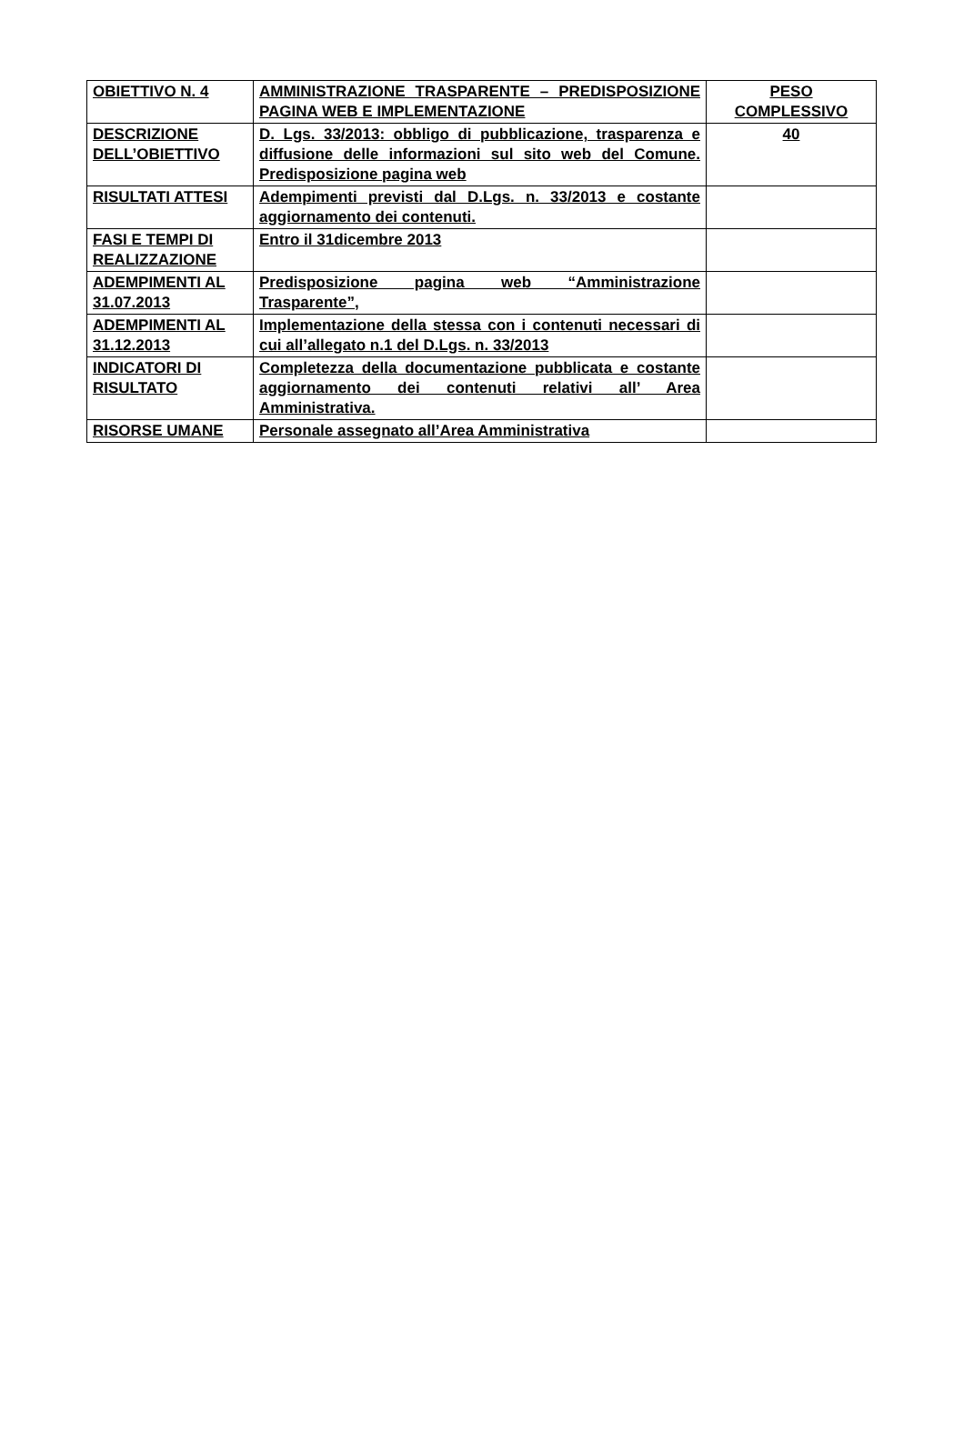| OBIETTIVO N. 4 | AMMINISTRAZIONE TRASPARENTE – PREDISPOSIZIONE PAGINA WEB E IMPLEMENTAZIONE | PESO COMPLESSIVO |
| DESCRIZIONE DELL’OBIETTIVO | D. Lgs. 33/2013: obbligo di pubblicazione, trasparenza e diffusione delle informazioni sul sito web del Comune. Predisposizione pagina web | 40 |
| RISULTATI ATTESI | Adempimenti previsti dal D.Lgs. n. 33/2013 e costante aggiornamento dei contenuti. | |
| FASI E TEMPI DI REALIZZAZIONE | Entro il 31dicembre 2013 | |
| ADEMPIMENTI AL 31.07.2013 | Predisposizione pagina web “Amministrazione Trasparente”, | |
| ADEMPIMENTI AL 31.12.2013 | Implementazione della stessa con i contenuti necessari di cui all’allegato n.1 del D.Lgs. n. 33/2013 | |
| INDICATORI DI RISULTATO | Completezza della documentazione pubblicata e costante aggiornamento dei contenuti relativi all’ Area Amministrativa. | |
| RISORSE UMANE | Personale assegnato all’Area Amministrativa | |